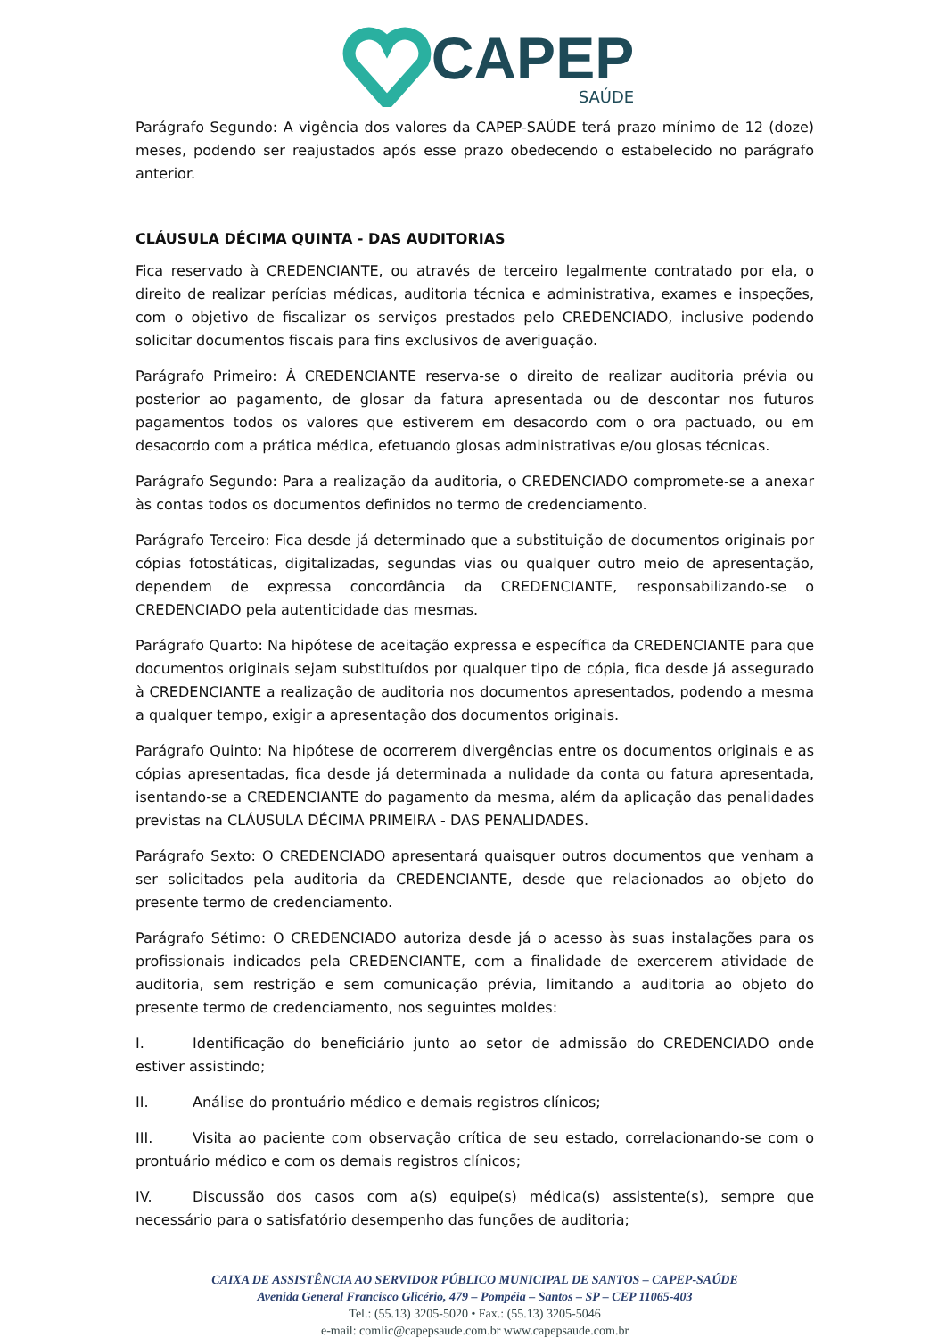CAPEP
SAÚDE
Parágrafo Segundo: A vigência dos valores da CAPEP-SAÚDE terá prazo mínimo de 12 (doze) meses, podendo ser reajustados após esse prazo obedecendo o estabelecido no parágrafo anterior.
CLÁUSULA DÉCIMA QUINTA - DAS AUDITORIAS
Fica reservado à CREDENCIANTE, ou através de terceiro legalmente contratado por ela, o direito de realizar perícias médicas, auditoria técnica e administrativa, exames e inspeções, com o objetivo de fiscalizar os serviços prestados pelo CREDENCIADO, inclusive podendo solicitar documentos fiscais para fins exclusivos de averiguação.
Parágrafo Primeiro: À CREDENCIANTE reserva-se o direito de realizar auditoria prévia ou posterior ao pagamento, de glosar da fatura apresentada ou de descontar nos futuros pagamentos todos os valores que estiverem em desacordo com o ora pactuado, ou em desacordo com a prática médica, efetuando glosas administrativas e/ou glosas técnicas.
Parágrafo Segundo: Para a realização da auditoria, o CREDENCIADO compromete-se a anexar às contas todos os documentos definidos no termo de credenciamento.
Parágrafo Terceiro: Fica desde já determinado que a substituição de documentos originais por cópias fotostáticas, digitalizadas, segundas vias ou qualquer outro meio de apresentação, dependem de expressa concordância da CREDENCIANTE, responsabilizando-se o CREDENCIADO pela autenticidade das mesmas.
Parágrafo Quarto: Na hipótese de aceitação expressa e específica da CREDENCIANTE para que documentos originais sejam substituídos por qualquer tipo de cópia, fica desde já assegurado à CREDENCIANTE a realização de auditoria nos documentos apresentados, podendo a mesma a qualquer tempo, exigir a apresentação dos documentos originais.
Parágrafo Quinto: Na hipótese de ocorrerem divergências entre os documentos originais e as cópias apresentadas, fica desde já determinada a nulidade da conta ou fatura apresentada, isentando-se a CREDENCIANTE do pagamento da mesma, além da aplicação das penalidades previstas na CLÁUSULA DÉCIMA PRIMEIRA - DAS PENALIDADES.
Parágrafo Sexto: O CREDENCIADO apresentará quaisquer outros documentos que venham a ser solicitados pela auditoria da CREDENCIANTE, desde que relacionados ao objeto do presente termo de credenciamento.
Parágrafo Sétimo: O CREDENCIADO autoriza desde já o acesso às suas instalações para os profissionais indicados pela CREDENCIANTE, com a finalidade de exercerem atividade de auditoria, sem restrição e sem comunicação prévia, limitando a auditoria ao objeto do presente termo de credenciamento, nos seguintes moldes:
I. Identificação do beneficiário junto ao setor de admissão do CREDENCIADO onde estiver assistindo;
II. Análise do prontuário médico e demais registros clínicos;
III. Visita ao paciente com observação crítica de seu estado, correlacionando-se com o prontuário médico e com os demais registros clínicos;
IV. Discussão dos casos com a(s) equipe(s) médica(s) assistente(s), sempre que necessário para o satisfatório desempenho das funções de auditoria;
CAIXA DE ASSISTÊNCIA AO SERVIDOR PÚBLICO MUNICIPAL DE SANTOS – CAPEP-SAÚDE
Avenida General Francisco Glicério, 479 – Pompéia – Santos – SP – CEP 11065-403
Tel.: (55.13) 3205-5020 • Fax.: (55.13) 3205-5046
e-mail: comlic@capepsaude.com.br www.capepsaude.com.br